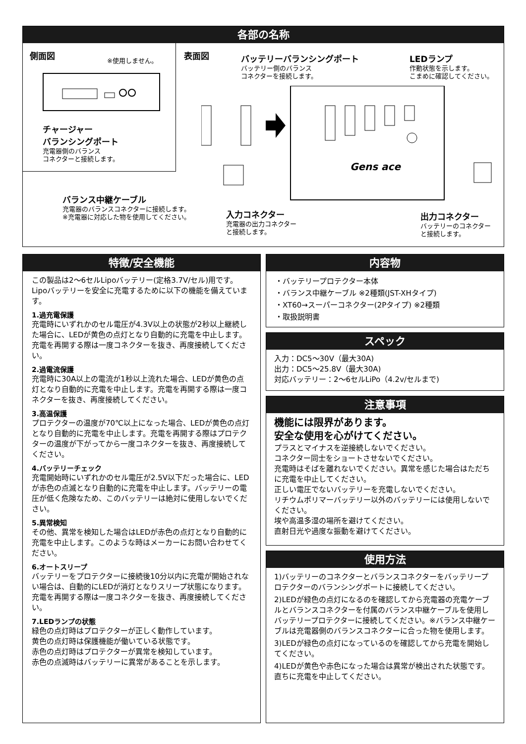各部の名称
側面図
※使用しません。
チャージャー
バランシングポート
充電器側のバランス
コネクターと接続します。
表面図
バッテリーバランシングポート
バッテリー側のバランス
コネクターを接続します。
LEDランプ
作動状態を示します。
こまめに確認してください。
Gens ace
バランス中継ケーブル
充電器のバランスコネクターに接続します。
※充電器に対応した物を使用してください。
入力コネクター
充電器の出力コネクター
と接続します。
出力コネクター
バッテリーのコネクター
と接続します。
特徴/安全機能
この製品は2〜6セルLipoバッテリー(定格3.7V/セル)用です。Lipoバッテリーを安全に充電するために以下の機能を備えています。
1.過充電保護
充電時にいずれかのセル電圧が4.3V以上の状態が2秒以上継続した場合に、LEDが黄色の点灯となり自動的に充電を中止します。充電を再開する際は一度コネクターを抜き、再度接続してください。
2.過電流保護
充電時に30A以上の電流が1秒以上流れた場合、LEDが黄色の点灯となり自動的に充電を中止します。充電を再開する際は一度コネクターを抜き、再度接続してください。
3.高温保護
プロテクターの温度が70℃以上になった場合、LEDが黄色の点灯となり自動的に充電を中止します。充電を再開する際はプロテクターの温度が下がってから一度コネクターを抜き、再度接続してください。
4.バッテリーチェック
充電開始時にいずれかのセル電圧が2.5V以下だった場合に、LEDが赤色の点滅となり自動的に充電を中止します。バッテリーの電圧が低く危険なため、このバッテリーは絶対に使用しないでください。
5.異常検知
その他、異常を検知した場合はLEDが赤色の点灯となり自動的に充電を中止します。このような時はメーカーにお問い合わせてください。
6.オートスリープ
バッテリーをプロテクターに接続後10分以内に充電が開始されない場合は、自動的にLEDが消灯となりスリープ状態になります。充電を再開する際は一度コネクターを抜き、再度接続してください。
7.LEDランプの状態
緑色の点灯時はプロテクターが正しく動作しています。
黄色の点灯時は保護機能が働いている状態です。
赤色の点灯時はプロテクターが異常を検知しています。
赤色の点滅時はバッテリーに異常があることを示します。
内容物
・バッテリープロテクター本体
・バランス中継ケーブル ※2種類(JST-XHタイプ)
・XT60→スーパーコネクター(2Pタイプ) ※2種類
・取扱説明書
スペック
入力：DC5〜30V（最大30A)
出力：DC5〜25.8V（最大30A)
対応バッテリー：2〜6セルLiPo（4.2v/セルまで)
注意事項
機能には限界があります。
安全な使用を心がけてください。
プラスとマイナスを逆接続しないでください。
コネクター同士をショートさせないでください。
充電時はそばを離れないでください。異常を感じた場合はただちに充電を中止してください。
正しい電圧でないバッテリーを充電しないでください。
リチウムポリマーバッテリー以外のバッテリーには使用しないでください。
埃や高温多湿の場所を避けてください。
直射日光や過度な振動を避けてください。
使用方法
1)バッテリーのコネクターとバランスコネクターをバッテリープロテクターのバランシングポートに接続してください。
2)LEDが緑色の点灯になるのを確認してから充電器の充電ケーブルとバランスコネクターを付属のバランス中継ケーブルを使用しバッテリープロテクターに接続してください。※バランス中継ケーブルは充電器側のバランスコネクターに合った物を使用します。
3)LEDが緑色の点灯になっているのを確認してから充電を開始してください。
4)LEDが黄色や赤色になった場合は異常が検出された状態です。直ちに充電を中止してください。